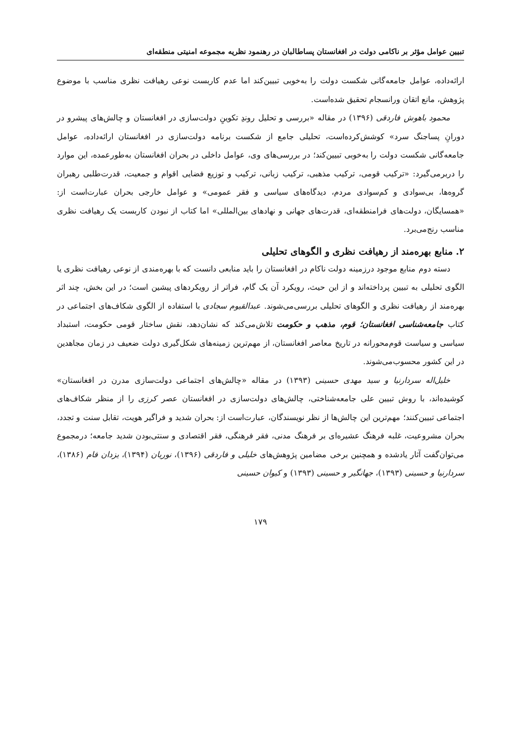تبیین عوامل مؤثر بر ناکامی دولت در افغانستان پساطالبان در رهنمود نظریه مجموعه امنیتی منطقه‌ای
ارائه‌داده، عوامل جامعه‌گانی شکست دولت را به‌خوبی تبیین‌کند اما عدم کاربست نوعی رهیافت نظری مناسب با موضوع پژوهش، مانع اتقان ورانسجام تحقیق شده‌است.
محمود باهوش فاردقی (۱۳۹۶) در مقاله «بررسی و تحلیل روندِ تکوینِ دولت‌سازی در افغانستان و چالش‌های پیشرو در دورانِ پساجنگ سرد» کوشش‌کرده‌است، تحلیلی جامع از شکست برنامه دولت‌سازی در افغانستان ارائه‌داده، عوامل جامعه‌گانی شکست دولت را به‌خوبی تبیین‌کند؛ در بررسی‌های وی، عوامل داخلی در بحران افغانستان به‌طورعمده، این موارد را دربرمی‌گیرد: «ترکیب قومی، ترکیب مذهبی، ترکیب زبانی، ترکیب و توزیع فضایی اقوام و جمعیت، قدرت‌طلبی رهبران گروه‌ها، بی‌سوادی و کم‌سوادی مردم، دیدگاه‌های سیاسی و فقر عمومی» و عوامل خارجی بحران عبارت‌است از: «همسایگان، دولت‌های فرامنطقه‌ای، قدرت‌های جهانی و نهادهای بین‌المللی» اما کتاب از نبودن کاربست یک رهیافت نظری مناسب رنج‌می‌برد.
۲. منابع بهره‌مند از رهیافت نظری و الگوهای تحلیلی
دسته دوم منابع موجود درزمینه دولت ناکام در افغانستان را باید منابعی دانست که با بهره‌مندی از نوعی رهیافت نظری یا الگوی تحلیلی به تبیین پرداخته‌اند و از این حیث، رویکرد آن یک گام، فراتر از رویکردهای پیشین است؛ در این بخش، چند اثر بهره‌مند از رهیافت نظری و الگوهای تحلیلی بررسی‌می‌شوند. عبدالقیوم سجادی با استفاده از الگوی شکاف‌های اجتماعی در کتاب جامعه‌شناسی افغانستان؛ قوم، مذهب و حکومت تلاش‌می‌کند که نشان‌دهد، نقش ساختار قومی حکومت، استبداد سیاسی و سیاست قوم‌محورانه در تاریخ معاصر افغانستان، از مهم‌ترین زمینه‌های شکل‌گیری دولت ضعیف در زمان مجاهدین در این کشور محسوب‌می‌شوند.
خلیل‌اله سردارنیا و سید مهدی حسینی (۱۳۹۳) در مقاله «چالش‌های اجتماعی دولت‌سازی مدرن در افغانستان» کوشیده‌اند، با روش تبیین علی جامعه‌شناختی، چالش‌های دولت‌سازی در افغانستان عصر کرزی را از منظر شکاف‌های اجتماعی تبیین‌کنند؛ مهم‌ترین این چالش‌ها از نظر نویسندگان، عبارت‌است از: بحران شدید و فراگیر هویت، تقابل سنت و تجدد، بحران مشروعیت، غلبه فرهنگ عشیره‌ای بر فرهنگ مدنی، فقر فرهنگی، فقر اقتصادی و سنتی‌بودن شدید جامعه؛ درمجموع می‌توان‌گفت آثار یادشده و همچنین برخی مضامین پژوهش‌های خلیلی و فاردقی (۱۳۹۶)، نوریان (۱۳۹۴)، یزدان فام (۱۳۸۶)، سردارنیا و حسینی (۱۳۹۳)، جهانگیر و حسینی (۱۳۹۳) و کیوان حسینی
۱۷۹